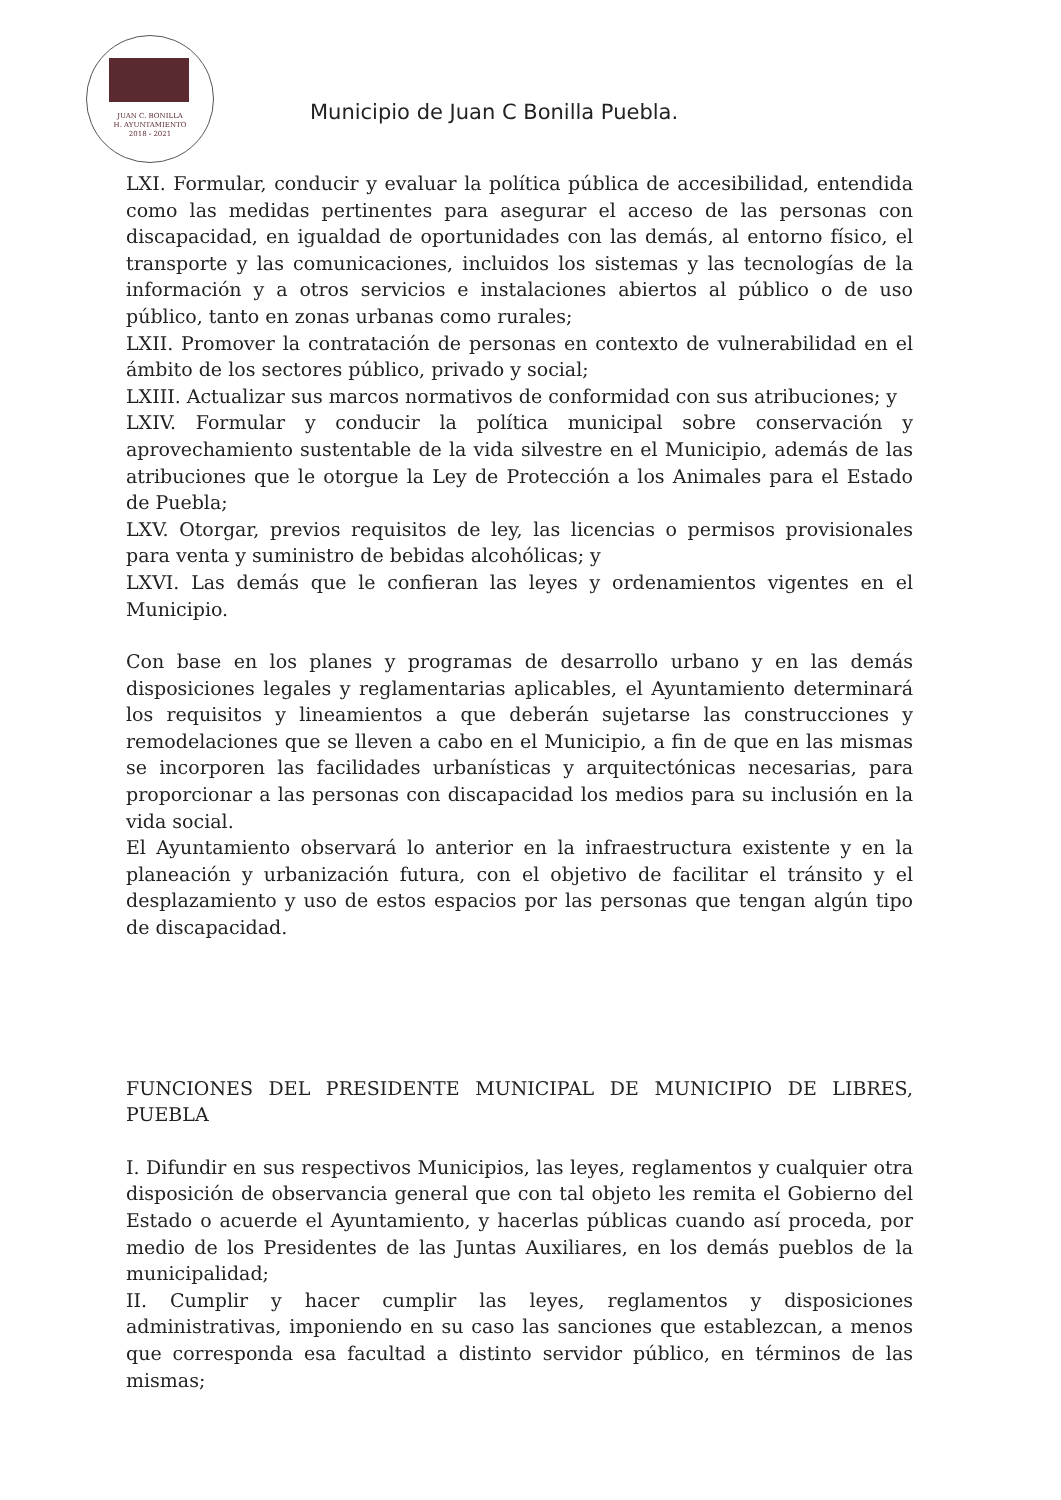JUAN C. BONILLA
H. AYUNTAMIENTO
2018 - 2021
Municipio de Juan C Bonilla Puebla.
LXI. Formular, conducir y evaluar la política pública de accesibilidad, entendida como las medidas pertinentes para asegurar el acceso de las personas con discapacidad, en igualdad de oportunidades con las demás, al entorno físico, el transporte y las comunicaciones, incluidos los sistemas y las tecnologías de la información y a otros servicios e instalaciones abiertos al público o de uso público, tanto en zonas urbanas como rurales;
LXII. Promover la contratación de personas en contexto de vulnerabilidad en el ámbito de los sectores público, privado y social;
LXIII. Actualizar sus marcos normativos de conformidad con sus atribuciones; y
LXIV. Formular y conducir la política municipal sobre conservación y aprovechamiento sustentable de la vida silvestre en el Municipio, además de las atribuciones que le otorgue la Ley de Protección a los Animales para el Estado de Puebla;
LXV. Otorgar, previos requisitos de ley, las licencias o permisos provisionales para venta y suministro de bebidas alcohólicas; y
LXVI. Las demás que le confieran las leyes y ordenamientos vigentes en el Municipio.
Con base en los planes y programas de desarrollo urbano y en las demás disposiciones legales y reglamentarias aplicables, el Ayuntamiento determinará los requisitos y lineamientos a que deberán sujetarse las construcciones y remodelaciones que se lleven a cabo en el Municipio, a fin de que en las mismas se incorporen las facilidades urbanísticas y arquitectónicas necesarias, para proporcionar a las personas con discapacidad los medios para su inclusión en la vida social.
El Ayuntamiento observará lo anterior en la infraestructura existente y en la planeación y urbanización futura, con el objetivo de facilitar el tránsito y el desplazamiento y uso de estos espacios por las personas que tengan algún tipo de discapacidad.
FUNCIONES DEL PRESIDENTE MUNICIPAL DE MUNICIPIO DE LIBRES, PUEBLA
I. Difundir en sus respectivos Municipios, las leyes, reglamentos y cualquier otra disposición de observancia general que con tal objeto les remita el Gobierno del Estado o acuerde el Ayuntamiento, y hacerlas públicas cuando así proceda, por medio de los Presidentes de las Juntas Auxiliares, en los demás pueblos de la municipalidad;
II. Cumplir y hacer cumplir las leyes, reglamentos y disposiciones administrativas, imponiendo en su caso las sanciones que establezcan, a menos que corresponda esa facultad a distinto servidor público, en términos de las mismas;